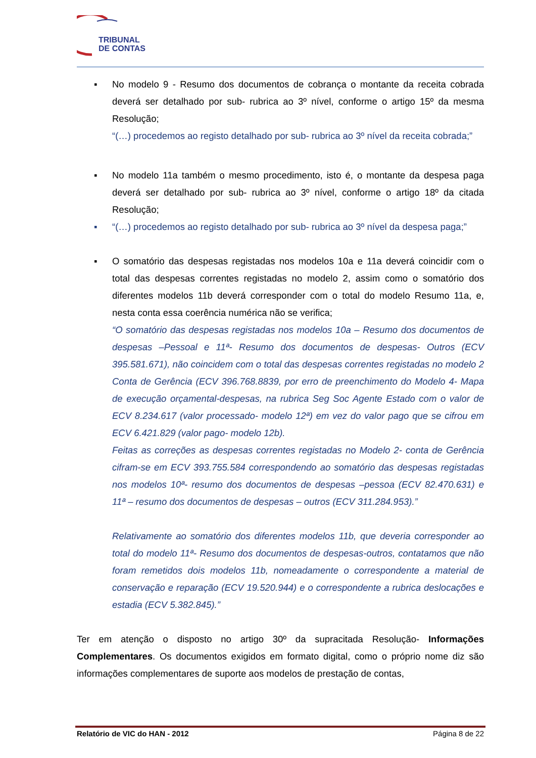TRIBUNAL
DE CONTAS
▪ No modelo 9 - Resumo dos documentos de cobrança o montante da receita cobrada deverá ser detalhado por sub- rubrica ao 3º nível, conforme o artigo 15º da mesma Resolução;
“(…) procedemos ao registo detalhado por sub- rubrica ao 3º nível da receita cobrada;”
▪ No modelo 11a também o mesmo procedimento, isto é, o montante da despesa paga deverá ser detalhado por sub- rubrica ao 3º nível, conforme o artigo 18º da citada Resolução;
▪ “(…) procedemos ao registo detalhado por sub- rubrica ao 3º nível da despesa paga;”
▪ O somatório das despesas registadas nos modelos 10a e 11a deverá coincidir com o total das despesas correntes registadas no modelo 2, assim como o somatório dos diferentes modelos 11b deverá corresponder com o total do modelo Resumo 11a, e, nesta conta essa coerência numérica não se verifica;
“O somatório das despesas registadas nos modelos 10a – Resumo dos documentos de despesas –Pessoal e 11ª- Resumo dos documentos de despesas- Outros (ECV 395.581.671), não coincidem com o total das despesas correntes registadas no modelo 2 Conta de Gerência (ECV 396.768.8839, por erro de preenchimento do Modelo 4- Mapa de execução orçamental-despesas, na rubrica Seg Soc Agente Estado com o valor de ECV 8.234.617 (valor processado- modelo 12ª) em vez do valor pago que se cifrou em ECV 6.421.829 (valor pago- modelo 12b).
Feitas as correções as despesas correntes registadas no Modelo 2- conta de Gerência cifram-se em ECV 393.755.584 correspondendo ao somatório das despesas registadas nos modelos 10ª- resumo dos documentos de despesas –pessoa (ECV 82.470.631) e 11ª – resumo dos documentos de despesas – outros (ECV 311.284.953).”
Relativamente ao somatório dos diferentes modelos 11b, que deveria corresponder ao total do modelo 11ª- Resumo dos documentos de despesas-outros, contatamos que não foram remetidos dois modelos 11b, nomeadamente o correspondente a material de conservação e reparação (ECV 19.520.944) e o correspondente a rubrica deslocações e estadia (ECV 5.382.845).”
Ter em atenção o disposto no artigo 30º da supracitada Resolução- Informações Complementares. Os documentos exigidos em formato digital, como o próprio nome diz são informações complementares de suporte aos modelos de prestação de contas,
Relatório de VIC do HAN - 2012 Página 8 de 22